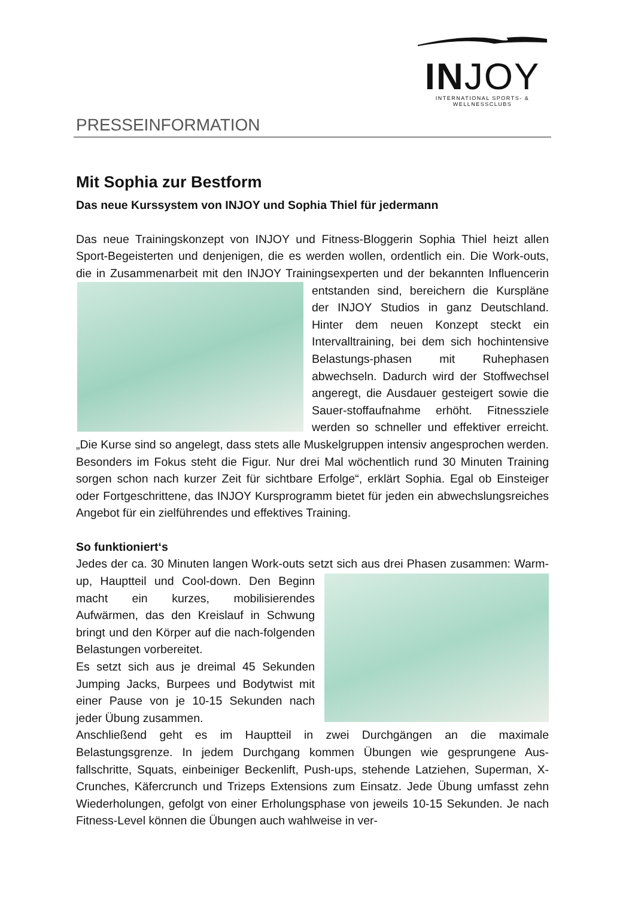INJOY
INTERNATIONAL SPORTS- & WELLNESSCLUBS
PRESSEINFORMATION
Mit Sophia zur Bestform
Das neue Kurssystem von INJOY und Sophia Thiel für jedermann
Das neue Trainingskonzept von INJOY und Fitness-Bloggerin Sophia Thiel heizt allen Sport-Begeisterten und denjenigen, die es werden wollen, ordentlich ein. Die Work-outs, die in Zusammenarbeit mit den INJOY Trainingsexperten und der bekannten Influencerin entstanden sind, bereichern die Kurspläne der INJOY Studios in ganz Deutschland. Hinter dem neuen Konzept steckt ein Intervalltraining, bei dem sich hochintensive Belastungs-phasen mit Ruhephasen abwechseln. Dadurch wird der Stoffwechsel angeregt, die Ausdauer gesteigert sowie die Sauer-stoffaufnahme erhöht. Fitnessziele werden so schneller und effektiver erreicht. „Die Kurse sind so angelegt, dass stets alle Muskelgruppen intensiv angesprochen werden. Besonders im Fokus steht die Figur. Nur drei Mal wöchentlich rund 30 Minuten Training sorgen schon nach kurzer Zeit für sichtbare Erfolge“, erklärt Sophia. Egal ob Einsteiger oder Fortgeschrittene, das INJOY Kursprogramm bietet für jeden ein abwechslungsreiches Angebot für ein zielführendes und effektives Training.
So funktioniert‘s
Jedes der ca. 30 Minuten langen Work-outs setzt sich aus drei Phasen zusammen: Warm-up, Hauptteil und Cool-down. Den Beginn macht ein kurzes, mobilisierendes Aufwärmen, das den Kreislauf in Schwung bringt und den Körper auf die nach-folgenden Belastungen vorbereitet.
Es setzt sich aus je dreimal 45 Sekunden Jumping Jacks, Burpees und Bodytwist mit einer Pause von je 10-15 Sekunden nach jeder Übung zusammen.
Anschließend geht es im Hauptteil in zwei Durchgängen an die maximale Belastungsgrenze. In jedem Durchgang kommen Übungen wie gesprungene Aus-fallschritte, Squats, einbeiniger Beckenlift, Push-ups, stehende Latziehen, Superman, X-Crunches, Käfercrunch und Trizeps Extensions zum Einsatz. Jede Übung umfasst zehn Wiederholungen, gefolgt von einer Erholungsphase von jeweils 10-15 Sekunden. Je nach Fitness-Level können die Übungen auch wahlweise in ver-